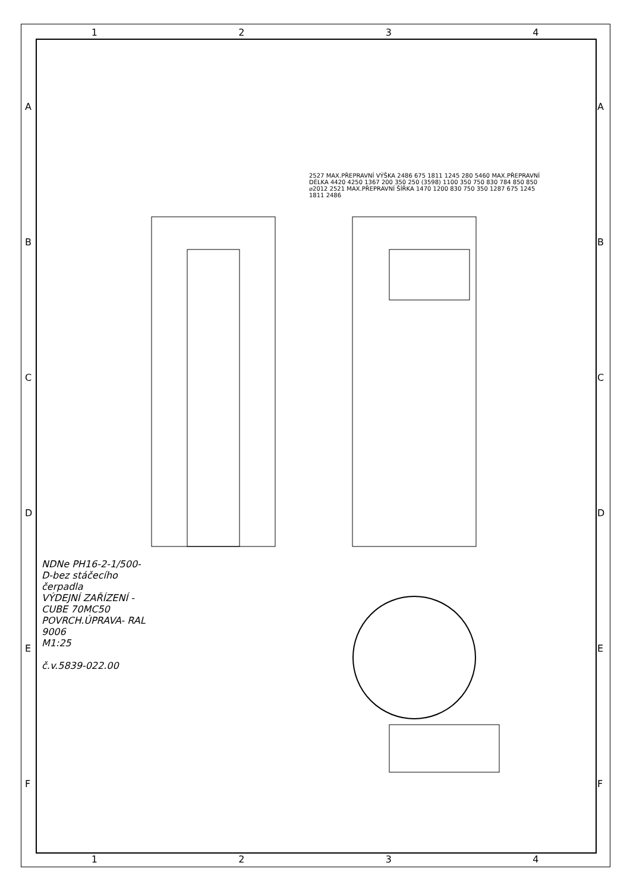1 2 3 4
1 2 3 4
ABCDEF ABCDEF
2527 MAX.PŘEPRAVNÍ VÝŠKA 2486 675 1811 1245 280 5460 MAX.PŘEPRAVNÍ DÉLKA 4420 4250 1367 200 350 250 (3598) 1100 350 750 830 784 850 850 ⌀2012 2521 MAX.PŘEPRAVNÍ ŠÍŘKA 1470 1200 830 750 350 1287 675 1245 1811 2486
NDNe PH16-2-1/500-D-bez stáčecího čerpadla
VÝDEJNÍ ZAŘÍZENÍ - CUBE 70MC50
POVRCH.ÚPRAVA- RAL 9006
M1:25
č.v.5839-022.00